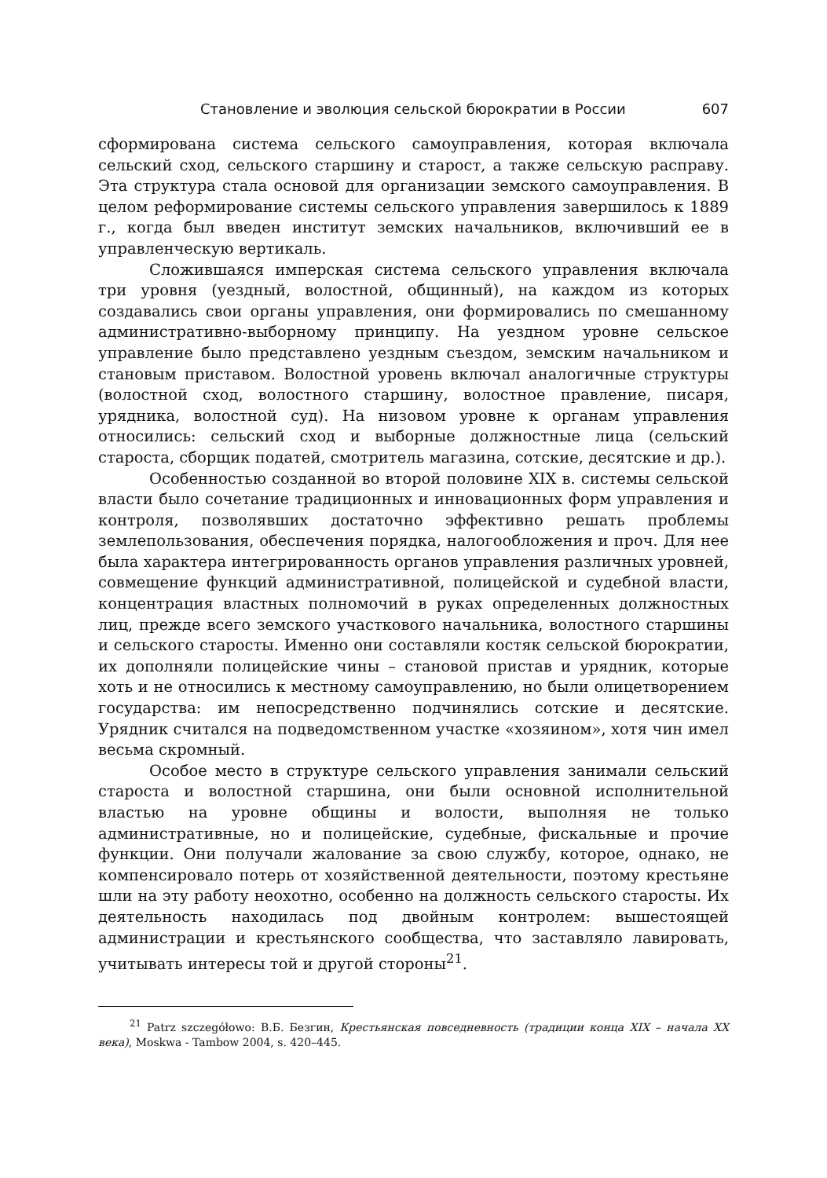Становление и эволюция сельской бюрократии в России 607
сформирована система сельского самоуправления, которая включала сельский сход, сельского старшину и старост, а также сельскую расправу. Эта структура стала основой для организации земского самоуправления. В целом реформирование системы сельского управления завершилось к 1889 г., когда был введен институт земских начальников, включивший ее в управленческую вертикаль.
Сложившаяся имперская система сельского управления включала три уровня (уездный, волостной, общинный), на каждом из которых создавались свои органы управления, они формировались по смешанному административно-выборному принципу. На уездном уровне сельское управление было представлено уездным съездом, земским начальником и становым приставом. Волостной уровень включал аналогичные структуры (волостной сход, волостного старшину, волостное правление, писаря, урядника, волостной суд). На низовом уровне к органам управления относились: сельский сход и выборные должностные лица (сельский староста, сборщик податей, смотритель магазина, сотские, десятские и др.).
Особенностью созданной во второй половине XIX в. системы сельской власти было сочетание традиционных и инновационных форм управления и контроля, позволявших достаточно эффективно решать проблемы землепользования, обеспечения порядка, налогообложения и проч. Для нее была характера интегрированность органов управления различных уровней, совмещение функций административной, полицейской и судебной власти, концентрация властных полномочий в руках определенных должностных лиц, прежде всего земского участкового начальника, волостного старшины и сельского старосты. Именно они составляли костяк сельской бюрократии, их дополняли полицейские чины – становой пристав и урядник, которые хоть и не относились к местному самоуправлению, но были олицетворением государства: им непосредственно подчинялись сотские и десятские. Урядник считался на подведомственном участке «хозяином», хотя чин имел весьма скромный.
Особое место в структуре сельского управления занимали сельский староста и волостной старшина, они были основной исполнительной властью на уровне общины и волости, выполняя не только административные, но и полицейские, судебные, фискальные и прочие функции. Они получали жалование за свою службу, которое, однако, не компенсировало потерь от хозяйственной деятельности, поэтому крестьяне шли на эту работу неохотно, особенно на должность сельского старосты. Их деятельность находилась под двойным контролем: вышестоящей администрации и крестьянского сообщества, что заставляло лавировать, учитывать интересы той и другой стороны<sup>21</sup>.
<sup>21</sup> Patrz szczegółowo: В.Б. Безгин, Крестьянская повседневность (традиции конца XIX – начала XX века), Moskwa - Tambow 2004, s. 420–445.